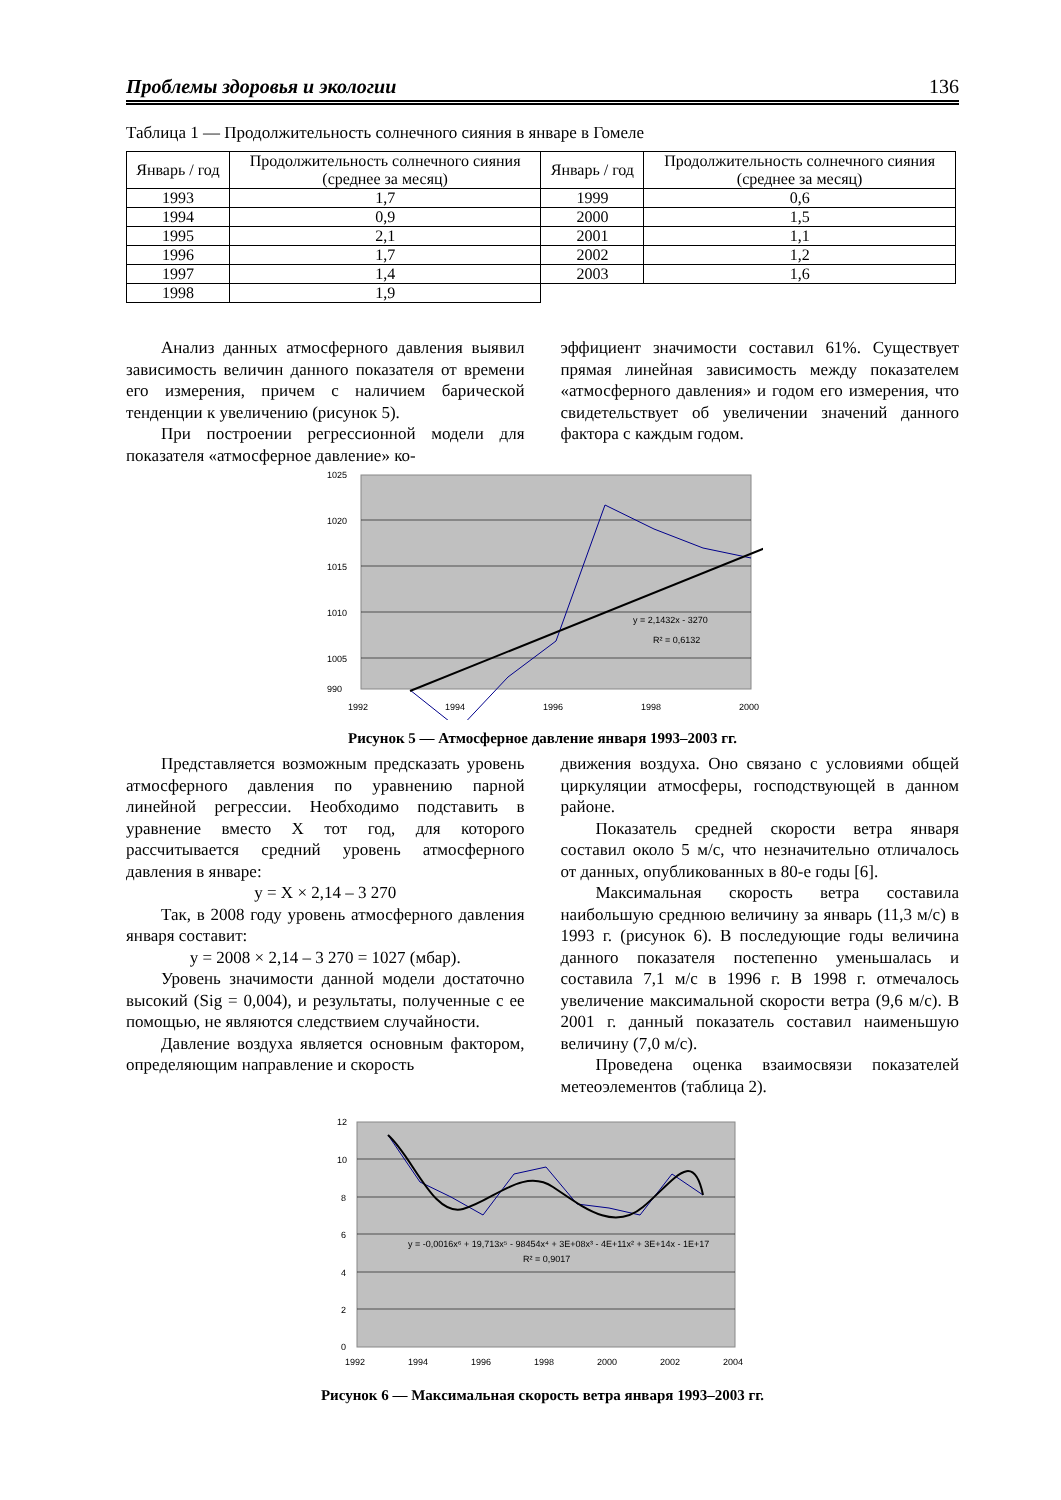Проблемы здоровья и экологии 136
Таблица 1 — Продолжительность солнечного сияния в январе в Гомеле
| Январь / год | Продолжительность солнечного сияния (среднее за месяц) | Январь / год | Продолжительность солнечного сияния (среднее за месяц) |
| --- | --- | --- | --- |
| 1993 | 1,7 | 1999 | 0,6 |
| 1994 | 0,9 | 2000 | 1,5 |
| 1995 | 2,1 | 2001 | 1,1 |
| 1996 | 1,7 | 2002 | 1,2 |
| 1997 | 1,4 | 2003 | 1,6 |
| 1998 | 1,9 | | |
Анализ данных атмосферного давления выявил зависимость величин данного показателя от времени его измерения, причем с наличием барической тенденции к увеличению (рисунок 5).
При построении регрессионной модели для показателя «атмосферное давление» ко-
эффициент значимости составил 61%. Существует прямая линейная зависимость между показателем «атмосферного давления» и годом его измерения, что свидетельствует об увеличении значений данного фактора с каждым годом.
1025
1020
1015
1010
1005
990
y = 2,1432x - 3270
R² = 0,6132
1992
1994
1996
1998
2000
Рисунок 5 — Атмосферное давление января 1993–2003 гг.
Представляется возможным предсказать уровень атмосферного давления по уравнению парной линейной регрессии. Необходимо подставить в уравнение вместо X тот год, для которого рассчитывается средний уровень атмосферного давления в январе:
y = X × 2,14 – 3 270
Так, в 2008 году уровень атмосферного давления января составит:
y = 2008 × 2,14 – 3 270 = 1027 (мбар).
Уровень значимости данной модели достаточно высокий (Sig = 0,004), и результаты, полученные с ее помощью, не являются следствием случайности.
Давление воздуха является основным фактором, определяющим направление и скорость
движения воздуха. Оно связано с условиями общей циркуляции атмосферы, господствующей в данном районе.
Показатель средней скорости ветра января составил около 5 м/с, что незначительно отличалось от данных, опубликованных в 80-е годы [6].
Максимальная скорость ветра составила наибольшую среднюю величину за январь (11,3 м/с) в 1993 г. (рисунок 6). В последующие годы величина данного показателя постепенно уменьшалась и составила 7,1 м/с в 1996 г. В 1998 г. отмечалось увеличение максимальной скорости ветра (9,6 м/с). В 2001 г. данный показатель составил наименьшую величину (7,0 м/с).
Проведена оценка взаимосвязи показателей метеоэлементов (таблица 2).
12
10
8
6
4
2
0
y = -0,0016x⁶ + 19,713x⁵ - 98454x⁴ + 3E+08x³ - 4E+11x² + 3E+14x - 1E+17
R² = 0,9017
1992
1994
1996
1998
2000
2002
2004
Рисунок 6 — Максимальная скорость ветра января 1993–2003 гг.